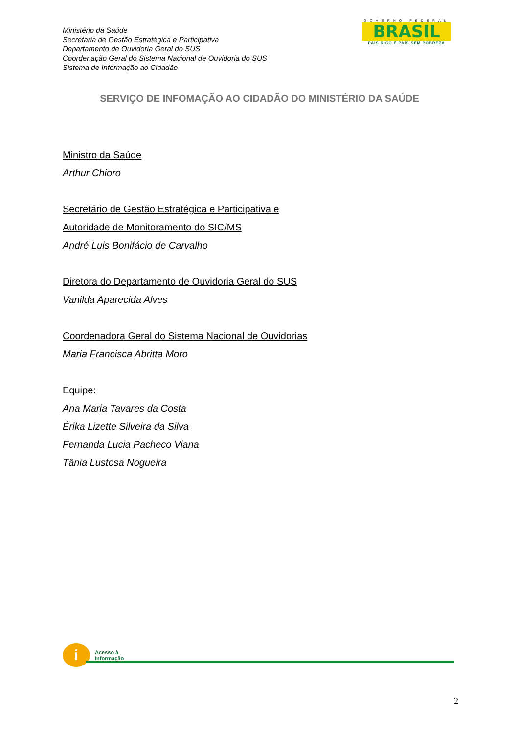Ministério da Saúde
Secretaria de Gestão Estratégica e Participativa
Departamento de Ouvidoria Geral do SUS
Coordenação Geral do Sistema Nacional de Ouvidoria do SUS
Sistema de Informação ao Cidadão
GOVERNO FEDERAL
BRASIL
PAÍS RICO É PAÍS SEM POBREZA
SERVIÇO DE INFOMAÇÃO AO CIDADÃO DO MINISTÉRIO DA SAÚDE
Ministro da Saúde
Arthur Chioro
Secretário de Gestão Estratégica e Participativa e
Autoridade de Monitoramento do SIC/MS
André Luis Bonifácio de Carvalho
Diretora do Departamento de Ouvidoria Geral do SUS
Vanilda Aparecida Alves
Coordenadora Geral do Sistema Nacional de Ouvidorias
Maria Francisca Abritta Moro
Equipe:
Ana Maria Tavares da Costa
Érika Lizette Silveira da Silva
Fernanda Lucia Pacheco Viana
Tânia Lustosa Nogueira
i
Acesso à
Informação
2